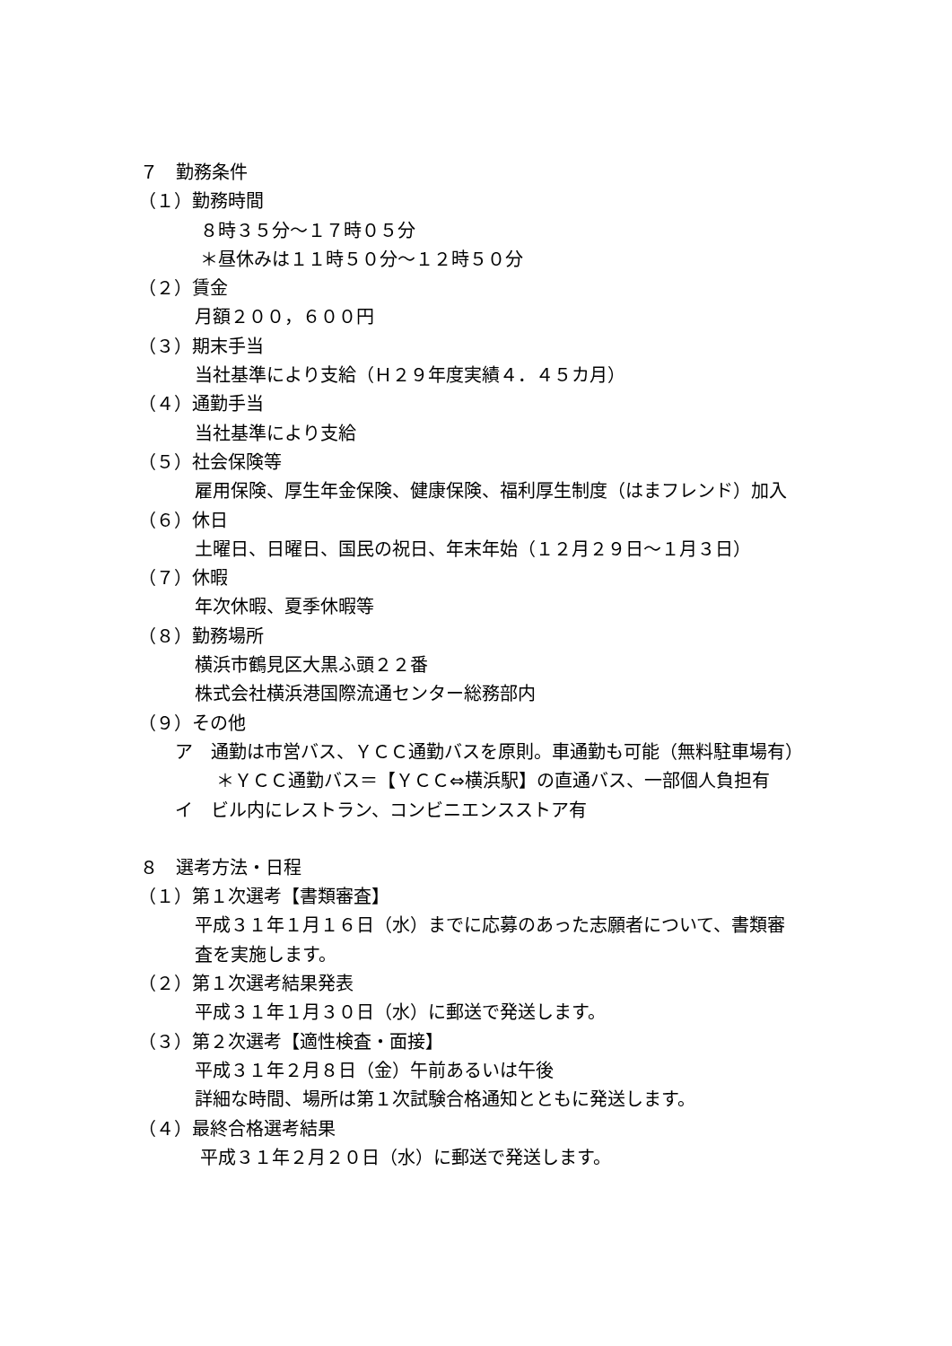７　勤務条件
（１）勤務時間
８時３５分～１７時０５分
＊昼休みは１１時５０分～１２時５０分
（２）賃金
月額２００，６００円
（３）期末手当
当社基準により支給（Ｈ２９年度実績４．４５カ月）
（４）通勤手当
当社基準により支給
（５）社会保険等
雇用保険、厚生年金保険、健康保険、福利厚生制度（はまフレンド）加入
（６）休日
土曜日、日曜日、国民の祝日、年末年始（１２月２９日～１月３日）
（７）休暇
年次休暇、夏季休暇等
（８）勤務場所
横浜市鶴見区大黒ふ頭２２番
株式会社横浜港国際流通センター総務部内
（９）その他
ア　通勤は市営バス、ＹＣＣ通勤バスを原則。車通勤も可能（無料駐車場有）
＊ＹＣＣ通勤バス＝【ＹＣＣ⇔横浜駅】の直通バス、一部個人負担有
イ　ビル内にレストラン、コンビニエンスストア有
８　選考方法・日程
（１）第１次選考【書類審査】
平成３１年１月１６日（水）までに応募のあった志願者について、書類審
査を実施します。
（２）第１次選考結果発表
平成３１年１月３０日（水）に郵送で発送します。
（３）第２次選考【適性検査・面接】
平成３１年２月８日（金）午前あるいは午後
詳細な時間、場所は第１次試験合格通知とともに発送します。
（４）最終合格選考結果
平成３１年２月２０日（水）に郵送で発送します。